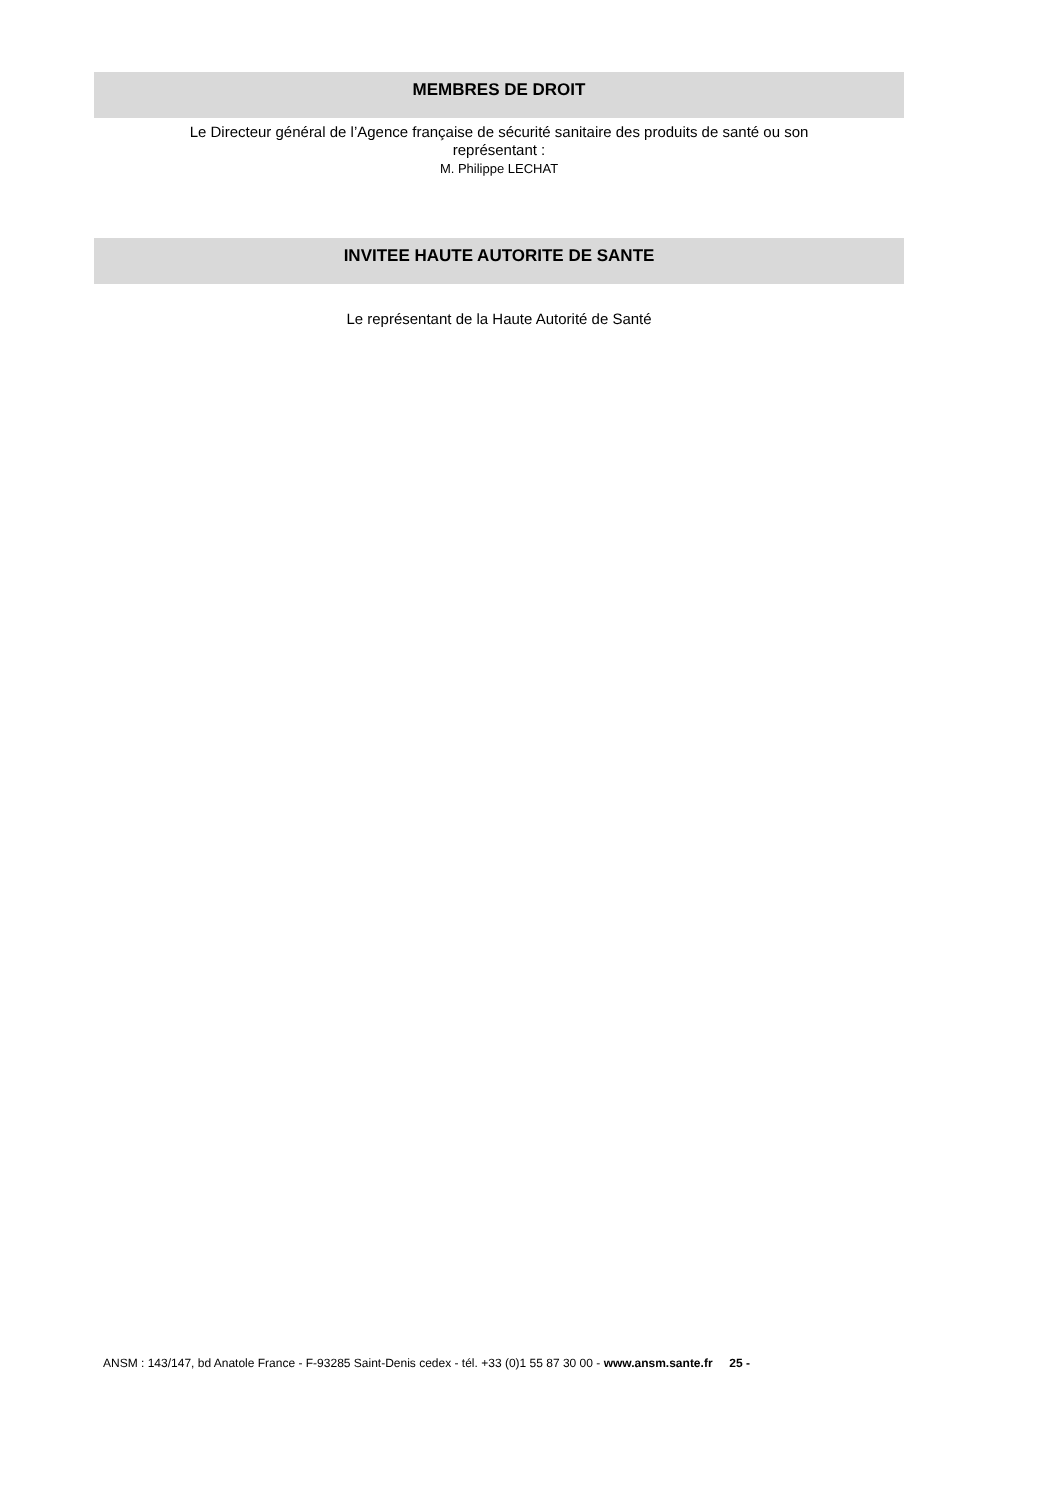MEMBRES DE DROIT
Le Directeur général de l’Agence française de sécurité sanitaire des produits de santé ou son
représentant :
M. Philippe LECHAT
INVITEE HAUTE AUTORITE DE SANTE
Le représentant de la Haute Autorité de Santé
ANSM : 143/147, bd Anatole France - F-93285 Saint-Denis cedex - tél. +33 (0)1 55 87 30 00 - www.ansm.sante.fr 25 -